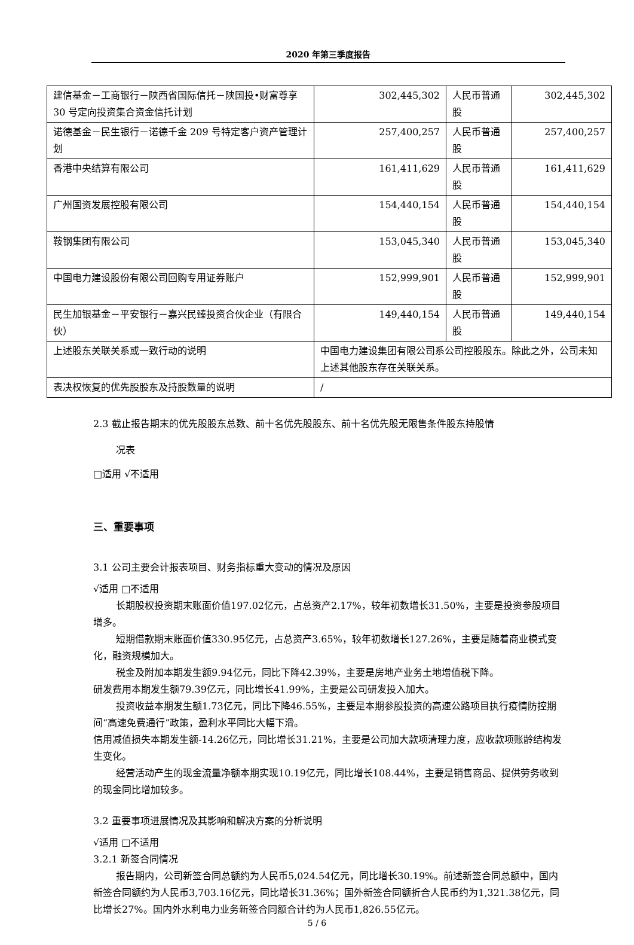2020 年第三季度报告
| 建信基金－工商银行－陕西省国际信托－陕国投•财富尊享 30 号定向投资集合资金信托计划 | 302,445,302 | 人民币普通股 | 302,445,302 |
| 诺德基金－民生银行－诺德千金 209 号特定客户资产管理计划 | 257,400,257 | 人民币普通股 | 257,400,257 |
| 香港中央结算有限公司 | 161,411,629 | 人民币普通股 | 161,411,629 |
| 广州国资发展控股有限公司 | 154,440,154 | 人民币普通股 | 154,440,154 |
| 鞍钢集团有限公司 | 153,045,340 | 人民币普通股 | 153,045,340 |
| 中国电力建设股份有限公司回购专用证券账户 | 152,999,901 | 人民币普通股 | 152,999,901 |
| 民生加银基金－平安银行－嘉兴民臻投资合伙企业（有限合伙） | 149,440,154 | 人民币普通股 | 149,440,154 |
| 上述股东关联关系或一致行动的说明 | 中国电力建设集团有限公司系公司控股股东。除此之外，公司未知上述其他股东存在关联关系。 | | |
| 表决权恢复的优先股股东及持股数量的说明 | / | | |
2.3 截止报告期末的优先股股东总数、前十名优先股股东、前十名优先股无限售条件股东持股情
况表
□适用 √不适用
三、重要事项
3.1 公司主要会计报表项目、财务指标重大变动的情况及原因
√适用 □不适用
长期股权投资期末账面价值197.02亿元，占总资产2.17%，较年初数增长31.50%，主要是投资参股项目增多。
短期借款期末账面价值330.95亿元，占总资产3.65%，较年初数增长127.26%，主要是随着商业模式变化，融资规模加大。
税金及附加本期发生额9.94亿元，同比下降42.39%，主要是房地产业务土地增值税下降。
研发费用本期发生额79.39亿元，同比增长41.99%，主要是公司研发投入加大。
投资收益本期发生额1.73亿元，同比下降46.55%，主要是本期参股投资的高速公路项目执行疫情防控期间“高速免费通行”政策，盈利水平同比大幅下滑。
信用减值损失本期发生额-14.26亿元，同比增长31.21%，主要是公司加大款项清理力度，应收款项账龄结构发生变化。
经营活动产生的现金流量净额本期实现10.19亿元，同比增长108.44%，主要是销售商品、提供劳务收到的现金同比增加较多。
3.2 重要事项进展情况及其影响和解决方案的分析说明
√适用 □不适用
3.2.1 新签合同情况
报告期内，公司新签合同总额约为人民币5,024.54亿元，同比增长30.19%。前述新签合同总额中，国内新签合同额约为人民币3,703.16亿元，同比增长31.36%；国外新签合同额折合人民币约为1,321.38亿元，同比增长27%。国内外水利电力业务新签合同额合计约为人民币1,826.55亿元。
5 / 6